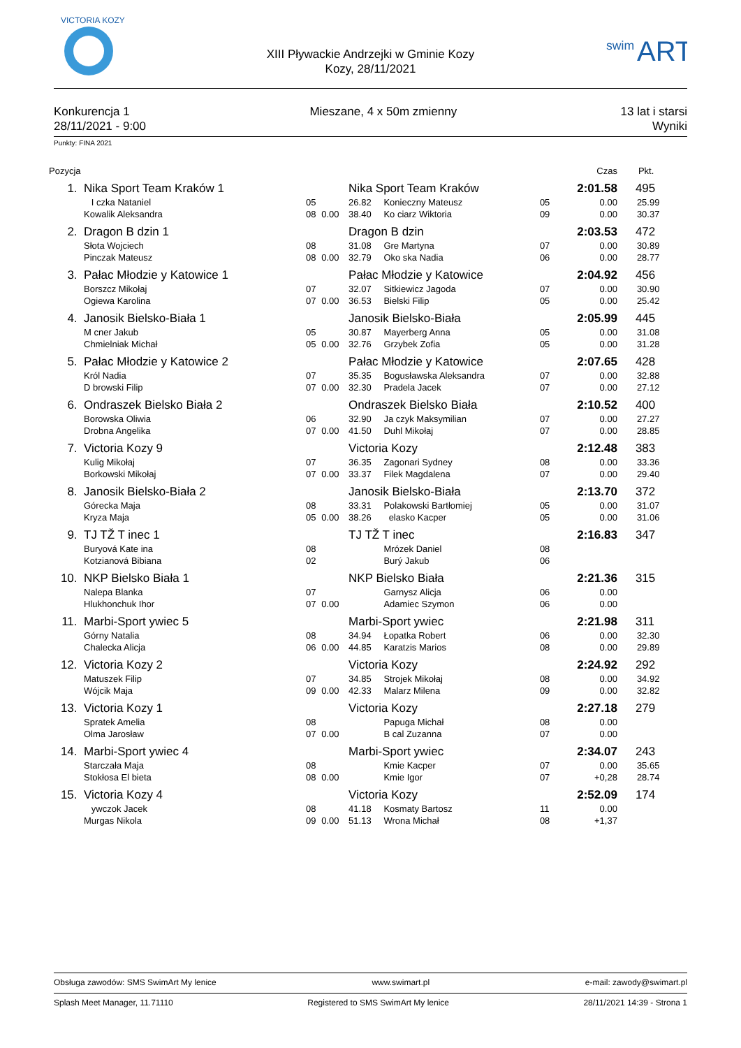VICTORIA KOZY
XIII Pływackie Andrzejki w Gminie Kozy
Kozy, 28/11/2021
swim
ART
Konkurencja 1
28/11/2021 - 9:00
Mieszane, 4 x 50m zmienny 13 lat i starsi
Wyniki
Punkty: FINA 2021
| Pozycja | | | | | | | | Czas | Pkt. |
| --- | --- | --- | --- | --- | --- | --- | --- | --- | --- |
| 1. | Nika Sport Team Kraków 1 | | | Nika Sport Team Kraków | | | | 2:01.58 | 495 |
| | I czka Nataniel | 05 | | 26.82 | Konieczny Mateusz | 05 | | 0.00 | 25.99 |
| | Kowalik Aleksandra | 08 | 0.00 | 38.40 | Ko ciarz Wiktoria | 09 | | 0.00 | 30.37 |
| 2. | Dragon B dzin 1 | | | Dragon B dzin | | | | 2:03.53 | 472 |
| | Słota Wojciech | 08 | | 31.08 | Gre Martyna | 07 | | 0.00 | 30.89 |
| | Pinczak Mateusz | 08 | 0.00 | 32.79 | Oko ska Nadia | 06 | | 0.00 | 28.77 |
| 3. | Pałac Młodzie y Katowice 1 | | | Pałac Młodzie y Katowice | | | | 2:04.92 | 456 |
| | Borszcz Mikołaj | 07 | | 32.07 | Sitkiewicz Jagoda | 07 | | 0.00 | 30.90 |
| | Ogiewa Karolina | 07 | 0.00 | 36.53 | Bielski Filip | 05 | | 0.00 | 25.42 |
| 4. | Janosik Bielsko-Biała 1 | | | Janosik Bielsko-Biała | | | | 2:05.99 | 445 |
| | M cner Jakub | 05 | | 30.87 | Mayerberg Anna | 05 | | 0.00 | 31.08 |
| | Chmielniak Michał | 05 | 0.00 | 32.76 | Grzybek Zofia | 05 | | 0.00 | 31.28 |
| 5. | Pałac Młodzie y Katowice 2 | | | Pałac Młodzie y Katowice | | | | 2:07.65 | 428 |
| | Król Nadia | 07 | | 35.35 | Bogusławska Aleksandra | 07 | | 0.00 | 32.88 |
| | D browski Filip | 07 | 0.00 | 32.30 | Pradela Jacek | 07 | | 0.00 | 27.12 |
| 6. | Ondraszek Bielsko Biała 2 | | | Ondraszek Bielsko Biała | | | | 2:10.52 | 400 |
| | Borowska Oliwia | 06 | | 32.90 | Ja czyk Maksymilian | 07 | | 0.00 | 27.27 |
| | Drobna Angelika | 07 | 0.00 | 41.50 | Duhl Mikołaj | 07 | | 0.00 | 28.85 |
| 7. | Victoria Kozy 9 | | | Victoria Kozy | | | | 2:12.48 | 383 |
| | Kulig Mikołaj | 07 | | 36.35 | Zagonari Sydney | 08 | | 0.00 | 33.36 |
| | Borkowski Mikołaj | 07 | 0.00 | 33.37 | Filek Magdalena | 07 | | 0.00 | 29.40 |
| 8. | Janosik Bielsko-Biała 2 | | | Janosik Bielsko-Biała | | | | 2:13.70 | 372 |
| | Górecka Maja | 08 | | 33.31 | Polakowski Bartłomiej | 05 | | 0.00 | 31.07 |
| | Kryza Maja | 05 | 0.00 | 38.26 | elasko Kacper | 05 | | 0.00 | 31.06 |
| 9. | TJ TŽ T inec 1 | | | TJ TŽ T inec | | | | 2:16.83 | 347 |
| | Buryová Kate ina | 08 | | | Mrózek Daniel | 08 | | | |
| | Kotzianová Bibiana | 02 | | | Burý Jakub | 06 | | | |
| 10. | NKP Bielsko Biała 1 | | | NKP Bielsko Biała | | | | 2:21.36 | 315 |
| | Nalepa Blanka | 07 | | | Garnysz Alicja | 06 | | 0.00 | |
| | Hlukhonchuk Ihor | 07 | 0.00 | | Adamiec Szymon | 06 | | 0.00 | |
| 11. | Marbi-Sport ywiec 5 | | | Marbi-Sport ywiec | | | | 2:21.98 | 311 |
| | Górny Natalia | 08 | | 34.94 | Łopatka Robert | 06 | | 0.00 | 32.30 |
| | Chalecka Alicja | 06 | 0.00 | 44.85 | Karatzis Marios | 08 | | 0.00 | 29.89 |
| 12. | Victoria Kozy 2 | | | Victoria Kozy | | | | 2:24.92 | 292 |
| | Matuszek Filip | 07 | | 34.85 | Strojek Mikołaj | 08 | | 0.00 | 34.92 |
| | Wójcik Maja | 09 | 0.00 | 42.33 | Malarz Milena | 09 | | 0.00 | 32.82 |
| 13. | Victoria Kozy 1 | | | Victoria Kozy | | | | 2:27.18 | 279 |
| | Spratek Amelia | 08 | | | Papuga Michał | 08 | | 0.00 | |
| | Olma Jarosław | 07 | 0.00 | | B cal Zuzanna | 07 | | 0.00 | |
| 14. | Marbi-Sport ywiec 4 | | | Marbi-Sport ywiec | | | | 2:34.07 | 243 |
| | Starczała Maja | 08 | | | Kmie Kacper | 07 | | 0.00 | 35.65 |
| | Stokłosa El bieta | 08 | 0.00 | | Kmie Igor | 07 | | +0,28 | 28.74 |
| 15. | Victoria Kozy 4 | | | Victoria Kozy | | | | 2:52.09 | 174 |
| | ywczok Jacek | 08 | | 41.18 | Kosmaty Bartosz | 11 | | 0.00 | |
| | Murgas Nikola | 09 | 0.00 | 51.13 | Wrona Michał | 08 | | +1,37 | |
Obsługa zawodów: SMS SwimArt My lenice www.swimart.pl e-mail: zawody@swimart.pl
Splash Meet Manager, 11.71110 Registered to SMS SwimArt My lenice 28/11/2021 14:39 - Strona 1